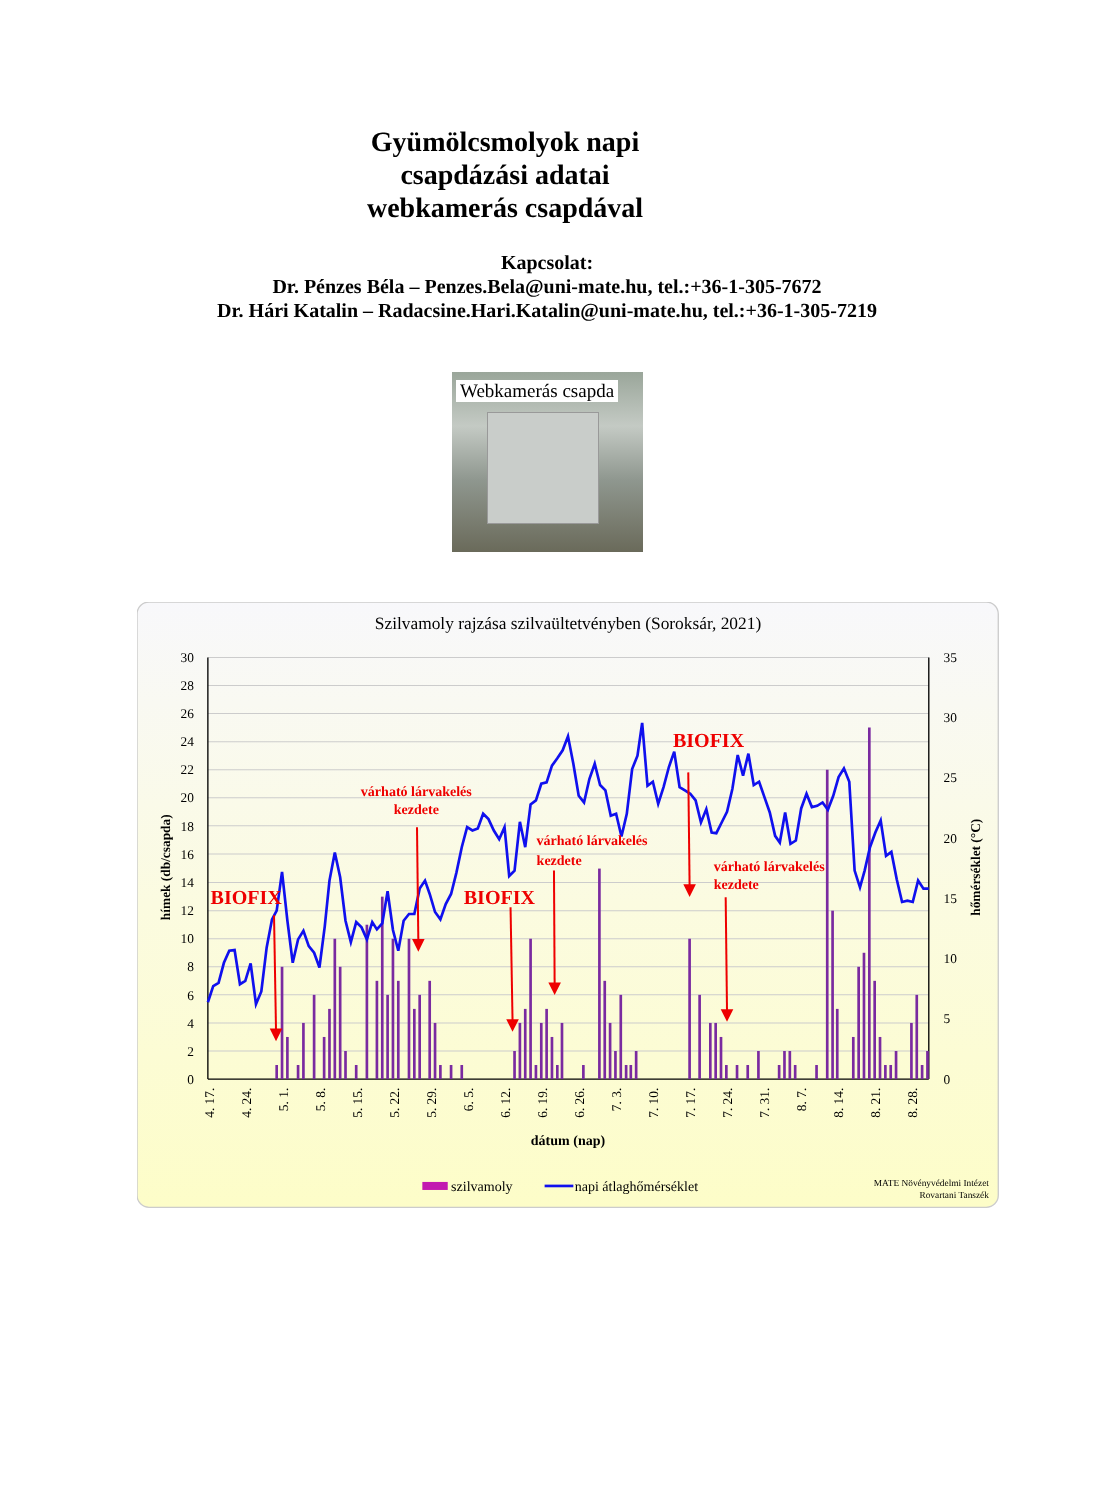Gyümölcsmolyok napi
csapdázási adatai
webkamerás csapdával
Kapcsolat:
Dr. Pénzes Béla – Penzes.Bela@uni-mate.hu, tel.:+36-1-305-7672
Dr. Hári Katalin – Radacsine.Hari.Katalin@uni-mate.hu, tel.:+36-1-305-7219
Webkamerás csapda
Szilvamoly rajzása szilvaültetvényben (Soroksár, 2021)
30
28
26
24
22
20
18
16
14
12
10
8
6
4
2
0
35
30
25
20
15
10
5
0
hímek (db/csapda)
hőmérséklet (°C)
4. 17.
4. 24.
5. 1.
5. 8.
5. 15.
5. 22.
5. 29.
6. 5.
6. 12.
6. 19.
6. 26.
7. 3.
7. 10.
7. 17.
7. 24.
7. 31.
8. 7.
8. 14.
8. 21.
8. 28.
dátum (nap)
BIOFIX
BIOFIX
BIOFIX
várható lárvakelés
kezdete
várható lárvakelés
kezdete
várható lárvakelés
kezdete
szilvamoly
napi átlaghőmérséklet
MATE Növényvédelmi Intézet
Rovartani Tanszék